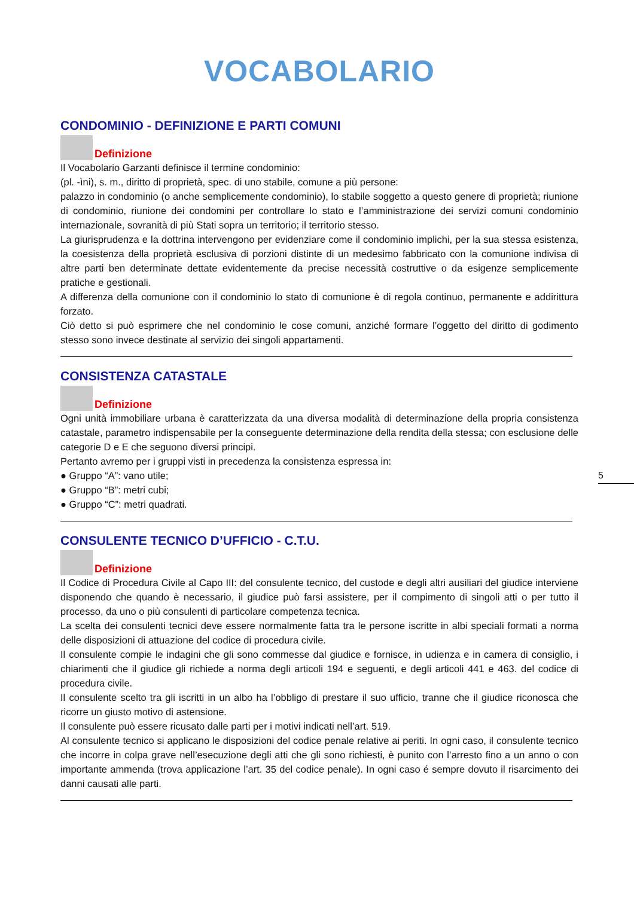VOCABOLARIO
CONDOMINIO - DEFINIZIONE E PARTI COMUNI
Definizione
Il Vocabolario Garzanti definisce il termine condominio:
(pl. -ìni), s. m., diritto di proprietà, spec. di uno stabile, comune a più persone:
palazzo in condominio (o anche semplicemente condominio), lo stabile soggetto a questo genere di proprietà; riunione di condominio, riunione dei condomini per controllare lo stato e l’amministrazione dei servizi comuni condominio internazionale, sovranità di più Stati sopra un territorio; il territorio stesso.
La giurisprudenza e la dottrina intervengono per evidenziare come il condominio implichi, per la sua stessa esistenza, la coesistenza della proprietà esclusiva di porzioni distinte di un medesimo fabbricato con la comunione indivisa di altre parti ben determinate dettate evidentemente da precise necessità costruttive o da esigenze semplicemente pratiche e gestionali.
A differenza della comunione con il condominio lo stato di comunione è di regola continuo, permanente e addirittura forzato.
Ciò detto si può esprimere che nel condominio le cose comuni, anziché formare l’oggetto del diritto di godimento stesso sono invece destinate al servizio dei singoli appartamenti.
CONSISTENZA CATASTALE
Definizione
Ogni unità immobiliare urbana è caratterizzata da una diversa modalità di determinazione della propria consistenza catastale, parametro indispensabile per la conseguente determinazione della rendita della stessa; con esclusione delle categorie D e E che seguono diversi principi.
Pertanto avremo per i gruppi visti in precedenza la consistenza espressa in:
● Gruppo “A”: vano utile;
● Gruppo “B”: metri cubi;
● Gruppo “C”: metri quadrati.
CONSULENTE TECNICO D’UFFICIO - C.T.U.
Definizione
Il Codice di Procedura Civile al Capo III: del consulente tecnico, del custode e degli altri ausiliari del giudice interviene disponendo che quando è necessario, il giudice può farsi assistere, per il compimento di singoli atti o per tutto il processo, da uno o più consulenti di particolare competenza tecnica.
La scelta dei consulenti tecnici deve essere normalmente fatta tra le persone iscritte in albi speciali formati a norma delle disposizioni di attuazione del codice di procedura civile.
Il consulente compie le indagini che gli sono commesse dal giudice e fornisce, in udienza e in camera di consiglio, i chiarimenti che il giudice gli richiede a norma degli articoli 194 e seguenti, e degli articoli 441 e 463. del codice di procedura civile.
Il consulente scelto tra gli iscritti in un albo ha l’obbligo di prestare il suo ufficio, tranne che il giudice riconosca che ricorre un giusto motivo di astensione.
Il consulente può essere ricusato dalle parti per i motivi indicati nell’art. 519.
Al consulente tecnico si applicano le disposizioni del codice penale relative ai periti. In ogni caso, il consulente tecnico che incorre in colpa grave nell’esecuzione degli atti che gli sono richiesti, è punito con l’arresto fino a un anno o con importante ammenda (trova applicazione l’art. 35 del codice penale). In ogni caso é sempre dovuto il risarcimento dei danni causati alle parti.
5